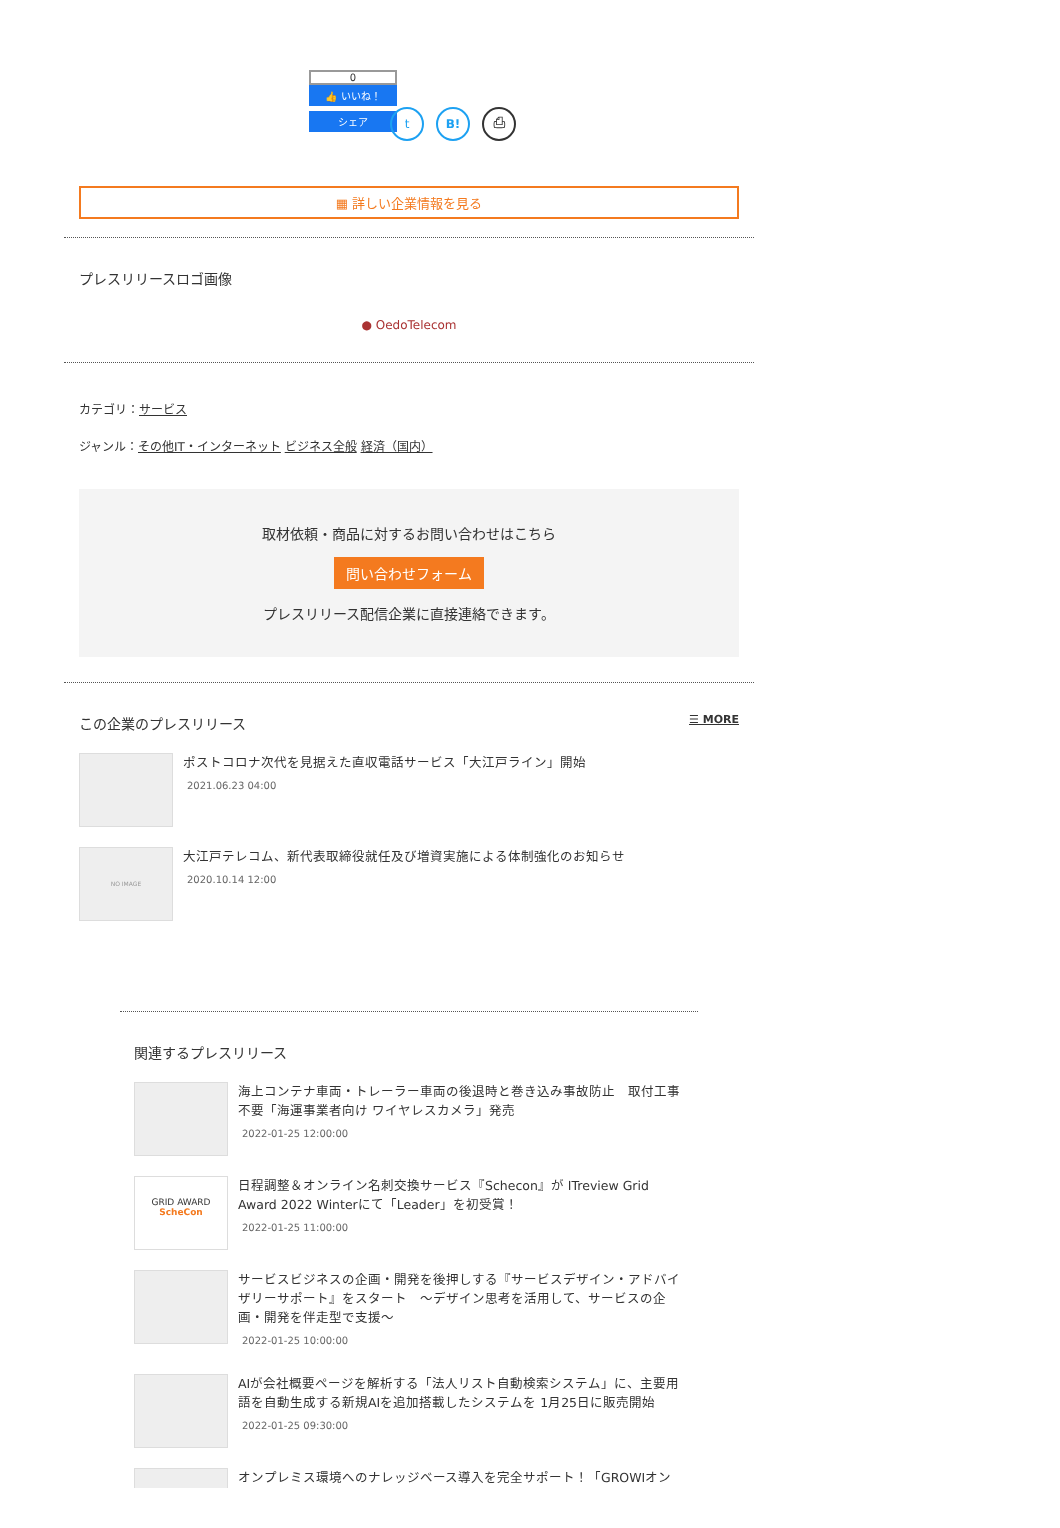0
👍 いいね！
シェア
t B! ⎙
▦ 詳しい企業情報を見る
プレスリリースロゴ画像
● OedoTelecom
カテゴリ：サービス
ジャンル：その他IT・インターネット ビジネス全般 経済（国内）
取材依頼・商品に対するお問い合わせはこちら
問い合わせフォーム
プレスリリース配信企業に直接連絡できます。
この企業のプレスリリース ☰ MORE
ポストコロナ次代を見据えた直収電話サービス「大江戸ライン」開始
2021.06.23 04:00
NO IMAGE
大江戸テレコム、新代表取締役就任及び増資実施による体制強化のお知らせ
2020.10.14 12:00
関連するプレスリリース
海上コンテナ車両・トレーラー車両の後退時と巻き込み事故防止　取付工事不要「海運事業者向け ワイヤレスカメラ」発売
2022-01-25 12:00:00
GRID AWARD
ScheCon
日程調整＆オンライン名刺交換サービス『Schecon』が ITreview Grid Award 2022 Winterにて「Leader」を初受賞！
2022-01-25 11:00:00
サービスビジネスの企画・開発を後押しする『サービスデザイン・アドバイザリーサポート』をスタート　～デザイン思考を活用して、サービスの企画・開発を伴走型で支援～
2022-01-25 10:00:00
AIが会社概要ページを解析する「法人リスト自動検索システム」に、主要用語を自動生成する新規AIを追加搭載したシステムを 1月25日に販売開始
2022-01-25 09:30:00
オンプレミス環境へのナレッジベース導入を完全サポート！「GROWIオン